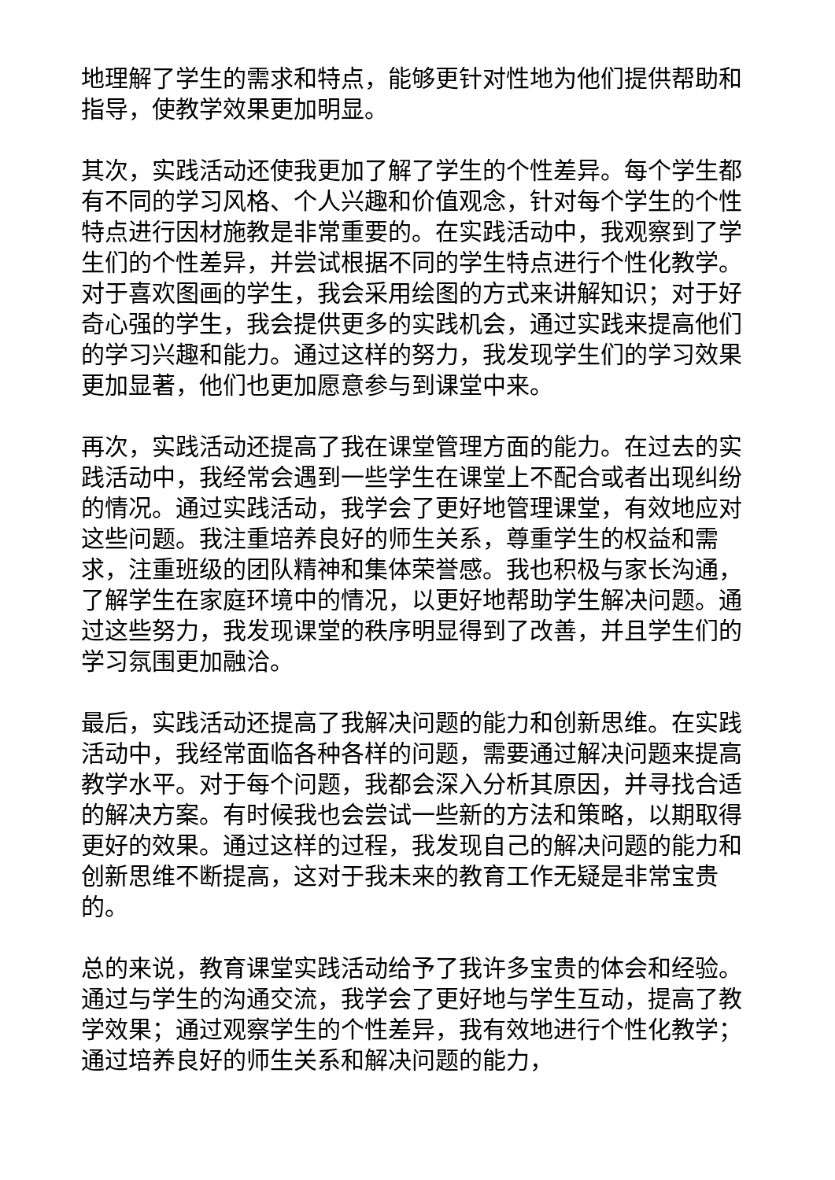地理解了学生的需求和特点，能够更针对性地为他们提供帮助和指导，使教学效果更加明显。
其次，实践活动还使我更加了解了学生的个性差异。每个学生都有不同的学习风格、个人兴趣和价值观念，针对每个学生的个性特点进行因材施教是非常重要的。在实践活动中，我观察到了学生们的个性差异，并尝试根据不同的学生特点进行个性化教学。对于喜欢图画的学生，我会采用绘图的方式来讲解知识；对于好奇心强的学生，我会提供更多的实践机会，通过实践来提高他们的学习兴趣和能力。通过这样的努力，我发现学生们的学习效果更加显著，他们也更加愿意参与到课堂中来。
再次，实践活动还提高了我在课堂管理方面的能力。在过去的实践活动中，我经常会遇到一些学生在课堂上不配合或者出现纠纷的情况。通过实践活动，我学会了更好地管理课堂，有效地应对这些问题。我注重培养良好的师生关系，尊重学生的权益和需求，注重班级的团队精神和集体荣誉感。我也积极与家长沟通，了解学生在家庭环境中的情况，以更好地帮助学生解决问题。通过这些努力，我发现课堂的秩序明显得到了改善，并且学生们的学习氛围更加融洽。
最后，实践活动还提高了我解决问题的能力和创新思维。在实践活动中，我经常面临各种各样的问题，需要通过解决问题来提高教学水平。对于每个问题，我都会深入分析其原因，并寻找合适的解决方案。有时候我也会尝试一些新的方法和策略，以期取得更好的效果。通过这样的过程，我发现自己的解决问题的能力和创新思维不断提高，这对于我未来的教育工作无疑是非常宝贵的。
总的来说，教育课堂实践活动给予了我许多宝贵的体会和经验。通过与学生的沟通交流，我学会了更好地与学生互动，提高了教学效果；通过观察学生的个性差异，我有效地进行个性化教学；通过培养良好的师生关系和解决问题的能力，